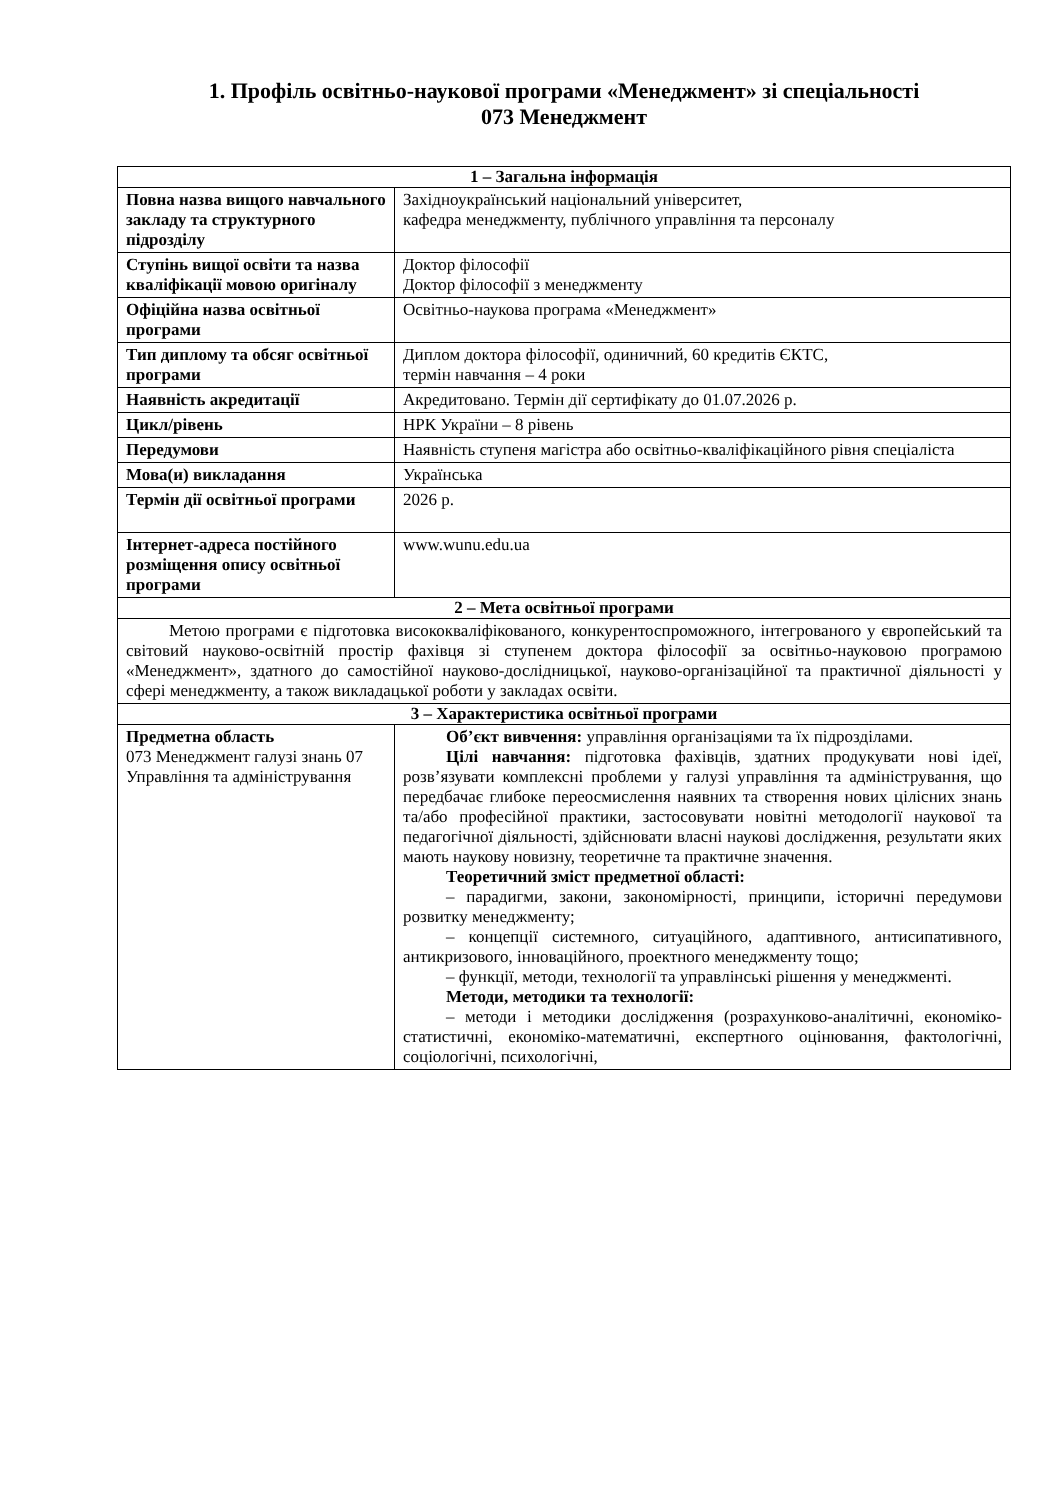1. Профіль освітньо-наукової програми «Менеджмент» зі спеціальності
073 Менеджмент
| 1 – Загальна інформація | |
| --- | --- |
| Повна назва вищого навчального закладу та структурного підрозділу | Західноукраїнський національний університет, кафедра менеджменту, публічного управління та персоналу |
| Ступінь вищої освіти та назва кваліфікації мовою оригіналу | Доктор філософії Доктор філософії з менеджменту |
| Офіційна назва освітньої програми | Освітньо-наукова програма «Менеджмент» |
| Тип диплому та обсяг освітньої програми | Диплом доктора філософії, одиничний, 60 кредитів ЄКТС, термін навчання – 4 роки |
| Наявність акредитації | Акредитовано. Термін дії сертифікату до 01.07.2026 р. |
| Цикл/рівень | НРК України – 8 рівень |
| Передумови | Наявність ступеня магістра або освітньо-кваліфікаційного рівня спеціаліста |
| Мова(и) викладання | Українська |
| Термін дії освітньої програми | 2026 р. |
| Інтернет-адреса постійного розміщення опису освітньої програми | www.wunu.edu.ua |
| 2 – Мета освітньої програми | |
| Метою програми є підготовка висококваліфікованого, конкурентоспроможного, інтегрованого у європейський та світовий науково-освітній простір фахівця зі ступенем доктора філософії за освітньо-науковою програмою «Менеджмент», здатного до самостійної науково-дослідницької, науково-організаційної та практичної діяльності у сфері менеджменту, а також викладацької роботи у закладах освіти. | |
| 3 – Характеристика освітньої програми | |
| Предметна область 073 Менеджмент галузі знань 07 Управління та адміністрування | Об’єкт вивчення: управління організаціями та їх підрозділами. Цілі навчання: підготовка фахівців, здатних продукувати нові ідеї, розв’язувати комплексні проблеми у галузі управління та адміністрування, що передбачає глибоке переосмислення наявних та створення нових цілісних знань та/або професійної практики, застосовувати новітні методології наукової та педагогічної діяльності, здійснювати власні наукові дослідження, результати яких мають наукову новизну, теоретичне та практичне значення. Теоретичний зміст предметної області: – парадигми, закони, закономірності, принципи, історичні передумови розвитку менеджменту; – концепції системного, ситуаційного, адаптивного, антисипативного, антикризового, інноваційного, проектного менеджменту тощо; – функції, методи, технології та управлінські рішення у менеджменті. Методи, методики та технології: – методи і методики дослідження (розрахунково-аналітичні, економіко-статистичні, економіко-математичні, експертного оцінювання, фактологічні, соціологічні, психологічні, |